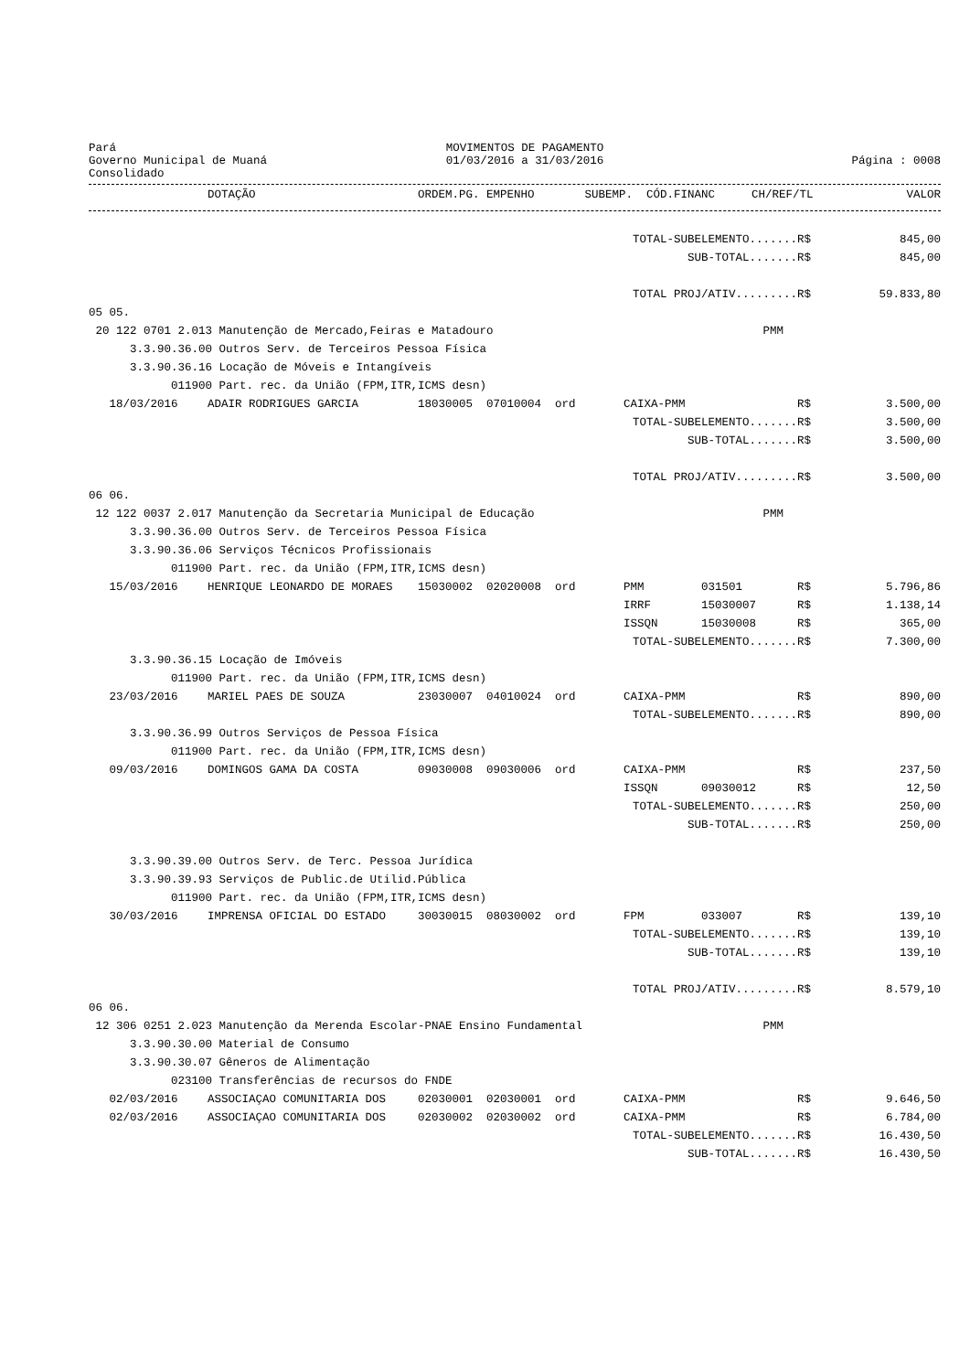Pará
Governo Municipal de Muaná
Consolidado
MOVIMENTOS DE PAGAMENTO
01/03/2016 a 31/03/2016
Página : 0008
| | DOTAÇÃO | ORDEM.PG. | EMPENHO | SUBEMP. | CÓD.FINANC | CH/REF/TL | VALOR |
| --- | --- | --- | --- | --- | --- | --- | --- |
| TOTAL-SUBELEMENTO.......R$ | | | | | | | | 845,00 |
| SUB-TOTAL.......R$ | | | | | | | | 845,00 |
| TOTAL PROJ/ATIV.........R$ | | | | | | | | 59.833,80 |
| 05 05. | | | | | | | | |
| 20 122 0701 2.013 Manutenção de Mercado,Feiras e Matadouro | | | | | | PMM | | |
| 3.3.90.36.00 Outros Serv. de Terceiros Pessoa Física | | | | | | | | |
| 3.3.90.36.16 Locação de Móveis e Intangíveis | | | | | | | | |
| 011900 Part. rec. da União (FPM,ITR,ICMS desn) | | | | | | | | |
| 18/03/2016 | ADAIR RODRIGUES GARCIA | 18030005 | 07010004 | ord | CAIXA-PMM | | R$ | 3.500,00 |
| TOTAL-SUBELEMENTO.......R$ | | | | | | | | 3.500,00 |
| SUB-TOTAL.......R$ | | | | | | | | 3.500,00 |
| TOTAL PROJ/ATIV.........R$ | | | | | | | | 3.500,00 |
| 06 06. | | | | | | | | |
| 12 122 0037 2.017 Manutenção da Secretaria Municipal de Educação | | | | | | PMM | | |
| 3.3.90.36.00 Outros Serv. de Terceiros Pessoa Física | | | | | | | | |
| 3.3.90.36.06 Serviços Técnicos Profissionais | | | | | | | | |
| 011900 Part. rec. da União (FPM,ITR,ICMS desn) | | | | | | | | |
| 15/03/2016 | HENRIQUE LEONARDO DE MORAES | 15030002 | 02020008 | ord | PMM | 031501 | R$ | 5.796,86 |
| | | | | | IRRF | 15030007 | R$ | 1.138,14 |
| | | | | | ISSQN | 15030008 | R$ | 365,00 |
| TOTAL-SUBELEMENTO.......R$ | | | | | | | | 7.300,00 |
| 3.3.90.36.15 Locação de Imóveis | | | | | | | | |
| 011900 Part. rec. da União (FPM,ITR,ICMS desn) | | | | | | | | |
| 23/03/2016 | MARIEL PAES DE SOUZA | 23030007 | 04010024 | ord | CAIXA-PMM | | R$ | 890,00 |
| TOTAL-SUBELEMENTO.......R$ | | | | | | | | 890,00 |
| 3.3.90.36.99 Outros Serviços de Pessoa Física | | | | | | | | |
| 011900 Part. rec. da União (FPM,ITR,ICMS desn) | | | | | | | | |
| 09/03/2016 | DOMINGOS GAMA DA COSTA | 09030008 | 09030006 | ord | CAIXA-PMM | | R$ | 237,50 |
| | | | | | ISSQN | 09030012 | R$ | 12,50 |
| TOTAL-SUBELEMENTO.......R$ | | | | | | | | 250,00 |
| SUB-TOTAL.......R$ | | | | | | | | 250,00 |
| 3.3.90.39.00 Outros Serv. de Terc. Pessoa Jurídica | | | | | | | | |
| 3.3.90.39.93 Serviços de Public.de Utilid.Pública | | | | | | | | |
| 011900 Part. rec. da União (FPM,ITR,ICMS desn) | | | | | | | | |
| 30/03/2016 | IMPRENSA OFICIAL DO ESTADO | 30030015 | 08030002 | ord | FPM | 033007 | R$ | 139,10 |
| TOTAL-SUBELEMENTO.......R$ | | | | | | | | 139,10 |
| SUB-TOTAL.......R$ | | | | | | | | 139,10 |
| TOTAL PROJ/ATIV.........R$ | | | | | | | | 8.579,10 |
| 06 06. | | | | | | | | |
| 12 306 0251 2.023 Manutenção da Merenda Escolar-PNAE Ensino Fundamental | | | | | | PMM | | |
| 3.3.90.30.00 Material de Consumo | | | | | | | | |
| 3.3.90.30.07 Gêneros de Alimentação | | | | | | | | |
| 023100 Transferências de recursos do FNDE | | | | | | | | |
| 02/03/2016 | ASSOCIAÇAO COMUNITARIA DOS | 02030001 | 02030001 | ord | CAIXA-PMM | | R$ | 9.646,50 |
| 02/03/2016 | ASSOCIAÇAO COMUNITARIA DOS | 02030002 | 02030002 | ord | CAIXA-PMM | | R$ | 6.784,00 |
| TOTAL-SUBELEMENTO.......R$ | | | | | | | | 16.430,50 |
| SUB-TOTAL.......R$ | | | | | | | | 16.430,50 |